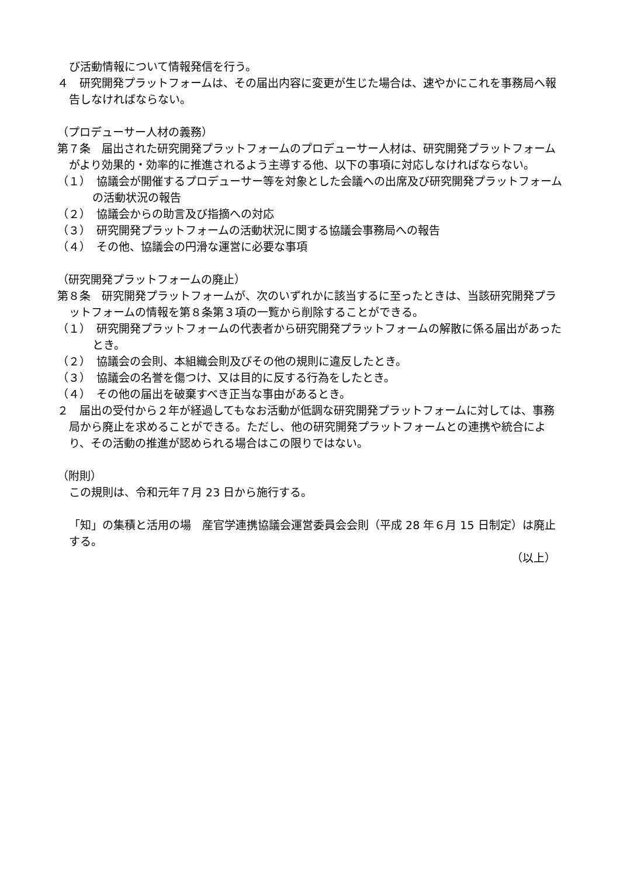び活動情報について情報発信を行う。
４　研究開発プラットフォームは、その届出内容に変更が生じた場合は、速やかにこれを事務局へ報告しなければならない。
（プロデューサー人材の義務）
第７条　届出された研究開発プラットフォームのプロデューサー人材は、研究開発プラットフォームがより効果的・効率的に推進されるよう主導する他、以下の事項に対応しなければならない。
（１）　協議会が開催するプロデューサー等を対象とした会議への出席及び研究開発プラットフォームの活動状況の報告
（２）　協議会からの助言及び指摘への対応
（３）　研究開発プラットフォームの活動状況に関する協議会事務局への報告
（４）　その他、協議会の円滑な運営に必要な事項
（研究開発プラットフォームの廃止）
第８条　研究開発プラットフォームが、次のいずれかに該当するに至ったときは、当該研究開発プラットフォームの情報を第８条第３項の一覧から削除することができる。
（１）　研究開発プラットフォームの代表者から研究開発プラットフォームの解散に係る届出があったとき。
（２）　協議会の会則、本組織会則及びその他の規則に違反したとき。
（３）　協議会の名誉を傷つけ、又は目的に反する行為をしたとき。
（４）　その他の届出を破棄すべき正当な事由があるとき。
２　届出の受付から２年が経過してもなお活動が低調な研究開発プラットフォームに対しては、事務局から廃止を求めることができる。ただし、他の研究開発プラットフォームとの連携や統合により、その活動の推進が認められる場合はこの限りではない。
（附則）
この規則は、令和元年７月 23 日から施行する。
「知」の集積と活用の場　産官学連携協議会運営委員会会則（平成 28 年６月 15 日制定）は廃止する。
（以上）